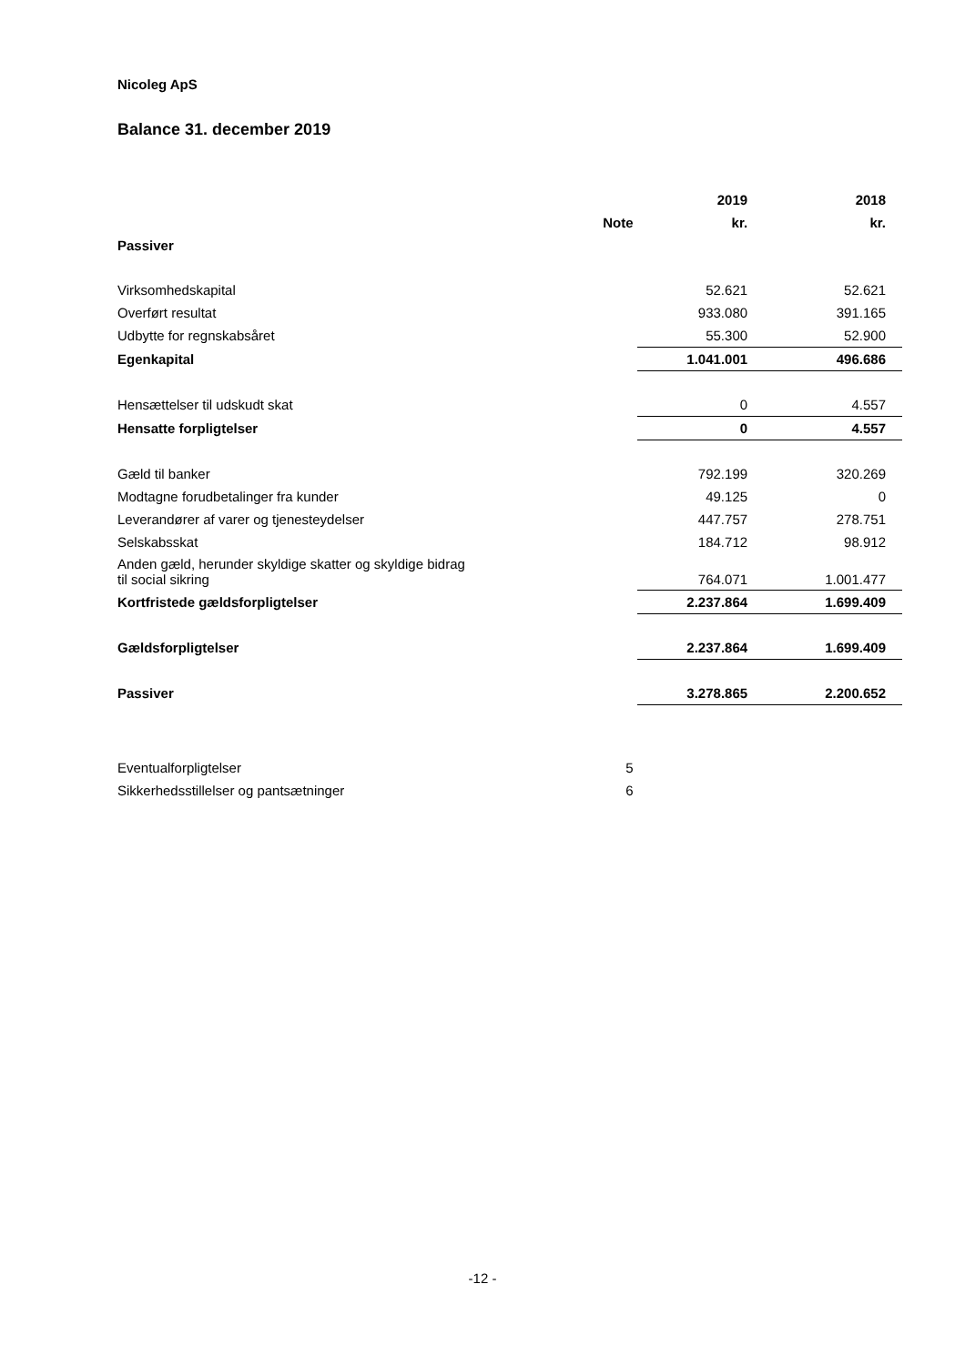Nicoleg ApS
Balance 31. december 2019
| | | 2019 | 2018 |
| --- | --- | --- | --- |
| | Note | kr. | kr. |
| Passiver | | | |
| Virksomhedskapital | | 52.621 | 52.621 |
| Overført resultat | | 933.080 | 391.165 |
| Udbytte for regnskabsåret | | 55.300 | 52.900 |
| Egenkapital | | 1.041.001 | 496.686 |
| Hensættelser til udskudt skat | | 0 | 4.557 |
| Hensatte forpligtelser | | 0 | 4.557 |
| Gæld til banker | | 792.199 | 320.269 |
| Modtagne forudbetalinger fra kunder | | 49.125 | 0 |
| Leverandører af varer og tjenesteydelser | | 447.757 | 278.751 |
| Selskabsskat | | 184.712 | 98.912 |
| Anden gæld, herunder skyldige skatter og skyldige bidrag til social sikring | | 764.071 | 1.001.477 |
| Kortfristede gældsforpligtelser | | 2.237.864 | 1.699.409 |
| Gældsforpligtelser | | 2.237.864 | 1.699.409 |
| Passiver | | 3.278.865 | 2.200.652 |
| Eventualforpligtelser | 5 | | |
| Sikkerhedsstillelser og pantsætninger | 6 | | |
-12 -